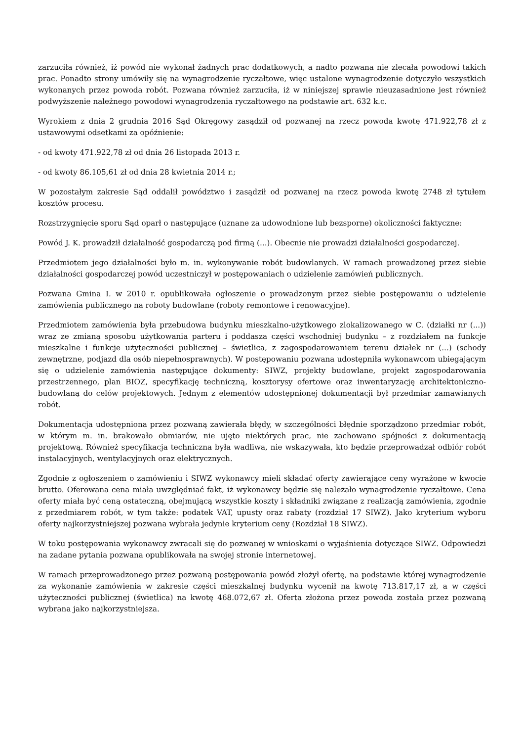zarzuciła również, iż powód nie wykonał żadnych prac dodatkowych, a nadto pozwana nie zlecała powodowi takich prac. Ponadto strony umówiły się na wynagrodzenie ryczałtowe, więc ustalone wynagrodzenie dotyczyło wszystkich wykonanych przez powoda robót. Pozwana również zarzuciła, iż w niniejszej sprawie nieuzasadnione jest również podwyższenie należnego powodowi wynagrodzenia ryczałtowego na podstawie art. 632 k.c.
Wyrokiem z dnia 2 grudnia 2016 Sąd Okręgowy zasądził od pozwanej na rzecz powoda kwotę 471.922,78 zł z ustawowymi odsetkami za opóźnienie:
- od kwoty 471.922,78 zł od dnia 26 listopada 2013 r.
- od kwoty 86.105,61 zł od dnia 28 kwietnia 2014 r.;
W pozostałym zakresie Sąd oddalił powództwo i zasądził od pozwanej na rzecz powoda kwotę 2748 zł tytułem kosztów procesu.
Rozstrzygnięcie sporu Sąd oparł o następujące (uznane za udowodnione lub bezsporne) okoliczności faktyczne:
Powód J. K. prowadził działalność gospodarczą pod firmą (...). Obecnie nie prowadzi działalności gospodarczej.
Przedmiotem jego działalności było m. in. wykonywanie robót budowlanych. W ramach prowadzonej przez siebie działalności gospodarczej powód uczestniczył w postępowaniach o udzielenie zamówień publicznych.
Pozwana Gmina I. w 2010 r. opublikowała ogłoszenie o prowadzonym przez siebie postępowaniu o udzielenie zamówienia publicznego na roboty budowlane (roboty remontowe i renowacyjne).
Przedmiotem zamówienia była przebudowa budynku mieszkalno-użytkowego zlokalizowanego w C. (działki nr (...)) wraz ze zmianą sposobu użytkowania parteru i poddasza części wschodniej budynku – z rozdziałem na funkcje mieszkalne i funkcje użyteczności publicznej – świetlica, z zagospodarowaniem terenu działek nr (...) (schody zewnętrzne, podjazd dla osób niepełnosprawnych). W postępowaniu pozwana udostępniła wykonawcom ubiegającym się o udzielenie zamówienia następujące dokumenty: SIWZ, projekty budowlane, projekt zagospodarowania przestrzennego, plan BIOZ, specyfikację techniczną, kosztorysy ofertowe oraz inwentaryzację architektoniczno-budowlaną do celów projektowych. Jednym z elementów udostępnionej dokumentacji był przedmiar zamawianych robót.
Dokumentacja udostępniona przez pozwaną zawierała błędy, w szczególności błędnie sporządzono przedmiar robót, w którym m. in. brakowało obmiarów, nie ujęto niektórych prac, nie zachowano spójności z dokumentacją projektową. Również specyfikacja techniczna była wadliwa, nie wskazywała, kto będzie przeprowadzał odbiór robót instalacyjnych, wentylacyjnych oraz elektrycznych.
Zgodnie z ogłoszeniem o zamówieniu i SIWZ wykonawcy mieli składać oferty zawierające ceny wyrażone w kwocie brutto. Oferowana cena miała uwzględniać fakt, iż wykonawcy będzie się należało wynagrodzenie ryczałtowe. Cena oferty miała być ceną ostateczną, obejmującą wszystkie koszty i składniki związane z realizacją zamówienia, zgodnie z przedmiarem robót, w tym także: podatek VAT, upusty oraz rabaty (rozdział 17 SIWZ). Jako kryterium wyboru oferty najkorzystniejszej pozwana wybrała jedynie kryterium ceny (Rozdział 18 SIWZ).
W toku postępowania wykonawcy zwracali się do pozwanej w wnioskami o wyjaśnienia dotyczące SIWZ. Odpowiedzi na zadane pytania pozwana opublikowała na swojej stronie internetowej.
W ramach przeprowadzonego przez pozwaną postępowania powód złożył ofertę, na podstawie której wynagrodzenie za wykonanie zamówienia w zakresie części mieszkalnej budynku wycenił na kwotę 713.817,17 zł, a w części użyteczności publicznej (świetlica) na kwotę 468.072,67 zł. Oferta złożona przez powoda została przez pozwaną wybrana jako najkorzystniejsza.